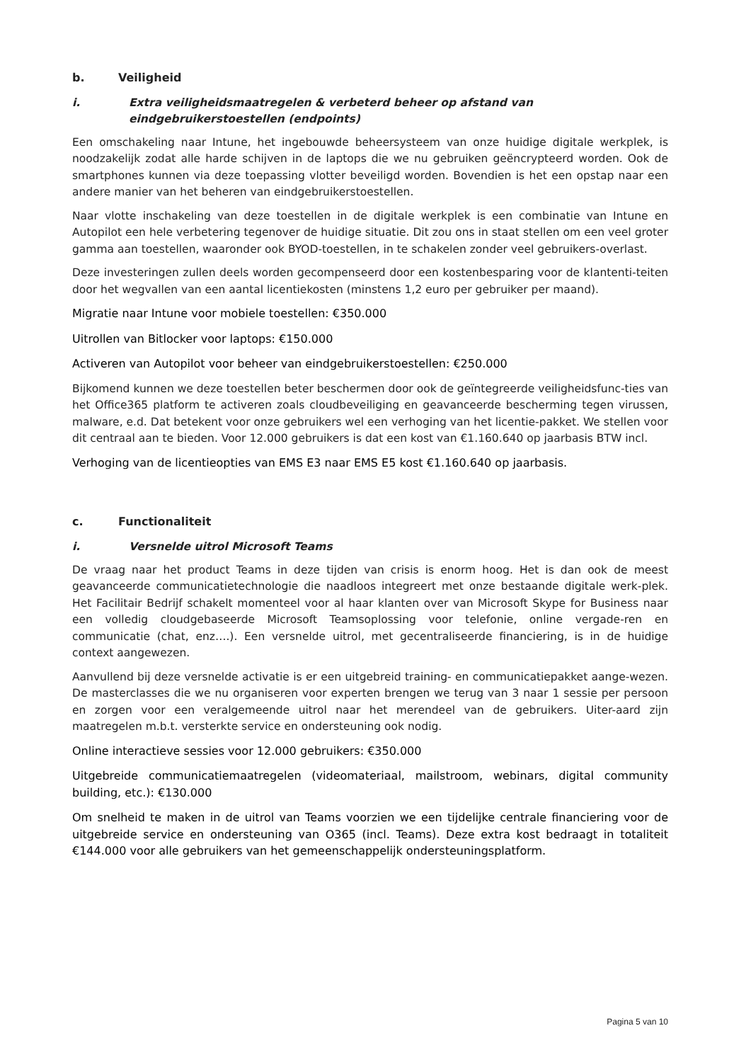b. Veiligheid
i. Extra veiligheidsmaatregelen & verbeterd beheer op afstand van eindgebruikerstoestellen (endpoints)
Een omschakeling naar Intune, het ingebouwde beheersysteem van onze huidige digitale werkplek, is noodzakelijk zodat alle harde schijven in de laptops die we nu gebruiken geëncrypteerd worden. Ook de smartphones kunnen via deze toepassing vlotter beveiligd worden. Bovendien is het een opstap naar een andere manier van het beheren van eindgebruikerstoestellen.
Naar vlotte inschakeling van deze toestellen in de digitale werkplek is een combinatie van Intune en Autopilot een hele verbetering tegenover de huidige situatie. Dit zou ons in staat stellen om een veel groter gamma aan toestellen, waaronder ook BYOD-toestellen, in te schakelen zonder veel gebruikers-overlast.
Deze investeringen zullen deels worden gecompenseerd door een kostenbesparing voor de klantenti-teiten door het wegvallen van een aantal licentiekosten (minstens 1,2 euro per gebruiker per maand).
Migratie naar Intune voor mobiele toestellen: €350.000
Uitrollen van Bitlocker voor laptops: €150.000
Activeren van Autopilot voor beheer van eindgebruikerstoestellen: €250.000
Bijkomend kunnen we deze toestellen beter beschermen door ook de geïntegreerde veiligheidsfunc-ties van het Office365 platform te activeren zoals cloudbeveiliging en geavanceerde bescherming tegen virussen, malware, e.d. Dat betekent voor onze gebruikers wel een verhoging van het licentie-pakket. We stellen voor dit centraal aan te bieden. Voor 12.000 gebruikers is dat een kost van €1.160.640 op jaarbasis BTW incl.
Verhoging van de licentieopties van EMS E3 naar EMS E5 kost €1.160.640 op jaarbasis.
c. Functionaliteit
i. Versnelde uitrol Microsoft Teams
De vraag naar het product Teams in deze tijden van crisis is enorm hoog. Het is dan ook de meest geavanceerde communicatietechnologie die naadloos integreert met onze bestaande digitale werk-plek. Het Facilitair Bedrijf schakelt momenteel voor al haar klanten over van Microsoft Skype for Business naar een volledig cloudgebaseerde Microsoft Teamsoplossing voor telefonie, online vergade-ren en communicatie (chat, enz….). Een versnelde uitrol, met gecentraliseerde financiering, is in de huidige context aangewezen.
Aanvullend bij deze versnelde activatie is er een uitgebreid training- en communicatiepakket aange-wezen. De masterclasses die we nu organiseren voor experten brengen we terug van 3 naar 1 sessie per persoon en zorgen voor een veralgemeende uitrol naar het merendeel van de gebruikers. Uiter-aard zijn maatregelen m.b.t. versterkte service en ondersteuning ook nodig.
Online interactieve sessies voor 12.000 gebruikers: €350.000
Uitgebreide communicatiemaatregelen (videomateriaal, mailstroom, webinars, digital community building, etc.): €130.000
Om snelheid te maken in de uitrol van Teams voorzien we een tijdelijke centrale financiering voor de uitgebreide service en ondersteuning van O365 (incl. Teams). Deze extra kost bedraagt in totaliteit €144.000 voor alle gebruikers van het gemeenschappelijk ondersteuningsplatform.
Pagina 5 van 10